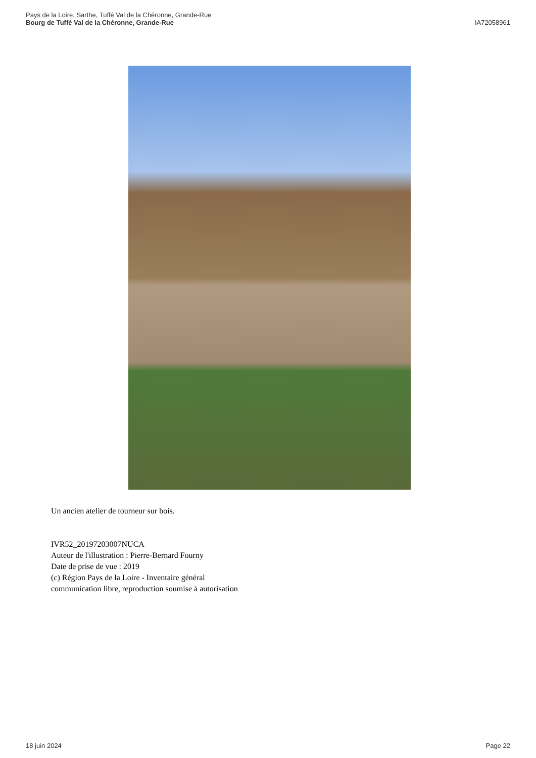Pays de la Loire, Sarthe, Tuffé Val de la Chéronne, Grande-Rue
Bourg de Tuffé Val de la Chéronne, Grande-Rue
IA72058961
Un ancien atelier de tourneur sur bois.
IVR52_20197203007NUCA
Auteur de l'illustration : Pierre-Bernard Fourny
Date de prise de vue : 2019
(c) Région Pays de la Loire - Inventaire général
communication libre, reproduction soumise à autorisation
18 juin 2024 Page 22